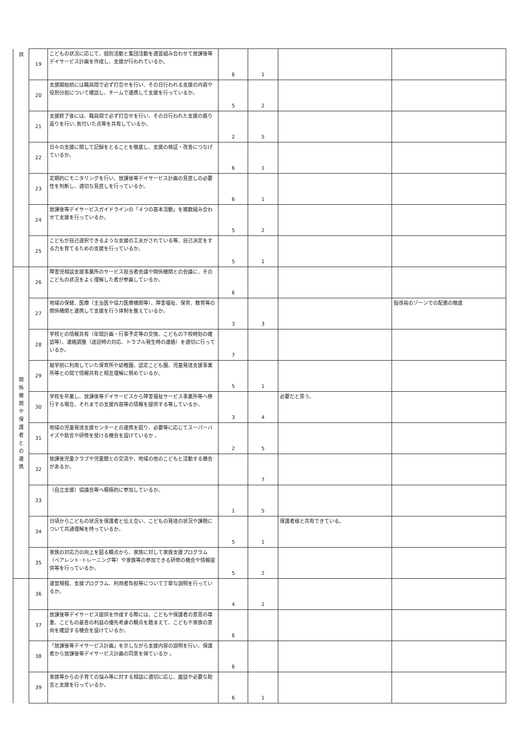| 供 | 19 | こどもの状況に応じて、個別活動と集団活動を適宜組み合わせて放課後等デイサービス計画を作成し、支援が行われているか。 | 6 | 1 | | |
| | 20 | 支援開始前には職員間で必ず打合せを行い、その日行われる支援の内容や役割分担について確認し、チームで連携して支援を行っているか。 | 5 | 2 | | |
| | 21 | 支援終了後には、職員間で必ず打合せを行い、その日行われた支援の振り返りを行い､気付いた点等を共有しているか。 | 2 | 5 | | |
| | 22 | 日々の支援に関して記録をとることを徹底し、支援の検証・改善につなげているか。 | 6 | 1 | | |
| | 23 | 定期的にモニタリングを行い、放課後等デイサービス計画の見直しの必要性を判断し、適切な見直しを行っているか。 | 6 | 1 | | |
| | 24 | 放課後等デイサービスガイドラインの「４つの基本活動」を複数組み合わせて支援を行っているか。 | 5 | 2 | | |
| | 25 | こどもが自己選択できるような支援の工夫がされている等、自己決定をする力を育てるための支援を行っているか。 | 5 | 1 | | |
| 関 係 機 関 や 保 護 者 と の 連 携 | 26 | 障害児相談支援事業所のサービス担当者会議や関係機関との会議に、そのこどもの状況をよく理解した者が参画しているか。 | 6 | | | |
| | 27 | 地域の保健、医療（主治医や協力医療機関等）、障害福祉、保育、教育等の関係機関と連携して支援を行う体制を整えているか。 | 3 | 3 | | 指導員のゾーンでの配置の徹底 |
| | 28 | 学校との情報共有（年間計画・行事予定等の交換、こどもの下校時刻の確認等）、連絡調整（送迎時の対応、トラブル発生時の連絡）を適切に行っているか。 | 7 | | | |
| | 29 | 就学前に利用していた保育所や幼稚園、認定こども園、児童発達支援事業所等との間で情報共有と相互理解に努めているか。 | 5 | 1 | | |
| | 30 | 学校を卒業し、放課後等デイサービスから障害福祉サービス事業所等へ移行する場合、それまでの支援内容等の情報を提供する等しているか。 | 3 | 4 | 必要だと思う。 | |
| | 31 | 地域の児童発達支援センターとの連携を図り、必要等に応じてスーパーバイズや助言や研修を受ける機会を設けているか 。 | 2 | 5 | | |
| | 32 | 放課後児童クラブや児童館との交流や、地域の他のこどもと活動する機会があるか。 | | 7 | | |
| | 33 | （自立支援）協議会等へ積極的に参加しているか。 | 1 | 5 | | |
| | 34 | 日頃からこどもの状況を保護者と伝え合い、こどもの発達の状況や課題について共通理解を持っているか。 | 5 | 1 | 保護者様と共有できている。 | |
| | 35 | 家族の対応力の向上を図る観点から、家族に対して家族支援プログラム（ペアレント･トレーニング等）や家族等の参加できる研修の機会や情報提供等を行っているか。 | 5 | 2 | | |
| | 36 | 運営規程、支援プログラム、利用者負担等について丁寧な説明を行っているか。 | 4 | 2 | | |
| | 37 | 放課後等デイサービス提供を作成する際には、こどもや保護者の意思の尊重、こどもの最善の利益の優先考慮の観点を踏まえて、こどもや家族の意向を確認する機会を設けているか。 | 6 | | | |
| | 38 | 「放課後等デイサービス計画」を示しながら支援内容の説明を行い、保護者から放課後等デイサービス計画の同意を得ているか 。 | 6 | | | |
| | 39 | 家族等からの子育ての悩み等に対する相談に適切に応じ、面談や必要な助言と支援を行っているか。 | 6 | 1 | | |